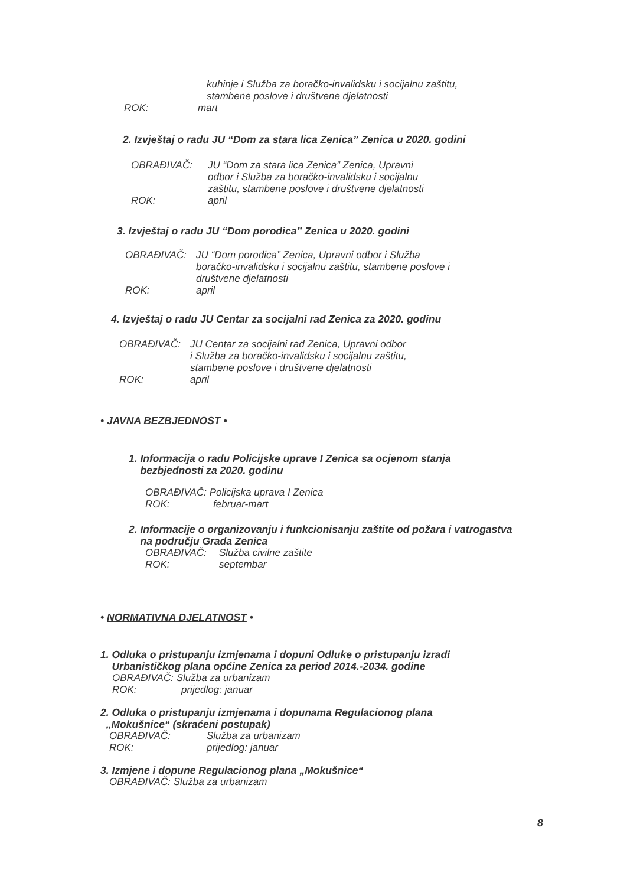kuhinje i Služba za boračko-invalidsku i socijalnu zaštitu,
stambene poslove i društvene djelatnosti
ROK: mart
2. Izvještaj o radu JU “Dom za stara lica Zenica” Zenica u 2020. godini
OBRAĐIVAČ: JU “Dom za stara lica Zenica” Zenica, Upravni
odbor i Služba za boračko-invalidsku i socijalnu
zaštitu, stambene poslove i društvene djelatnosti
ROK: april
3. Izvještaj o radu JU “Dom porodica” Zenica u 2020. godini
OBRAĐIVAČ: JU “Dom porodica” Zenica, Upravni odbor i Služba
boračko-invalidsku i socijalnu zaštitu, stambene poslove i
društvene djelatnosti
ROK: april
4. Izvještaj o radu JU Centar za socijalni rad Zenica za 2020. godinu
OBRAĐIVAČ: JU Centar za socijalni rad Zenica, Upravni odbor
i Služba za boračko-invalidsku i socijalnu zaštitu,
stambene poslove i društvene djelatnosti
ROK: april
• JAVNA BEZBJEDNOST •
1. Informacija o radu Policijske uprave I Zenica sa ocjenom stanja
bezbjednosti za 2020. godinu
OBRAĐIVAČ: Policijska uprava I Zenica
ROK: februar-mart
2. Informacije o organizovanju i funkcionisanju zaštite od požara i vatrogastva
na području Grada Zenica
OBRAĐIVAČ: Služba civilne zaštite
ROK: septembar
• NORMATIVNA DJELATNOST •
1. Odluka o pristupanju izmjenama i dopuni Odluke o pristupanju izradi
Urbanističkog plana općine Zenica za period 2014.-2034. godine
OBRAĐIVAČ: Služba za urbanizam
ROK: prijedlog: januar
2. Odluka o pristupanju izmjenama i dopunama Regulacionog plana
„Mokušnice“ (skraćeni postupak)
OBRAĐIVAČ: Služba za urbanizam
ROK: prijedlog: januar
3. Izmjene i dopune Regulacionog plana „Mokušnice“
OBRAĐIVAČ: Služba za urbanizam
8